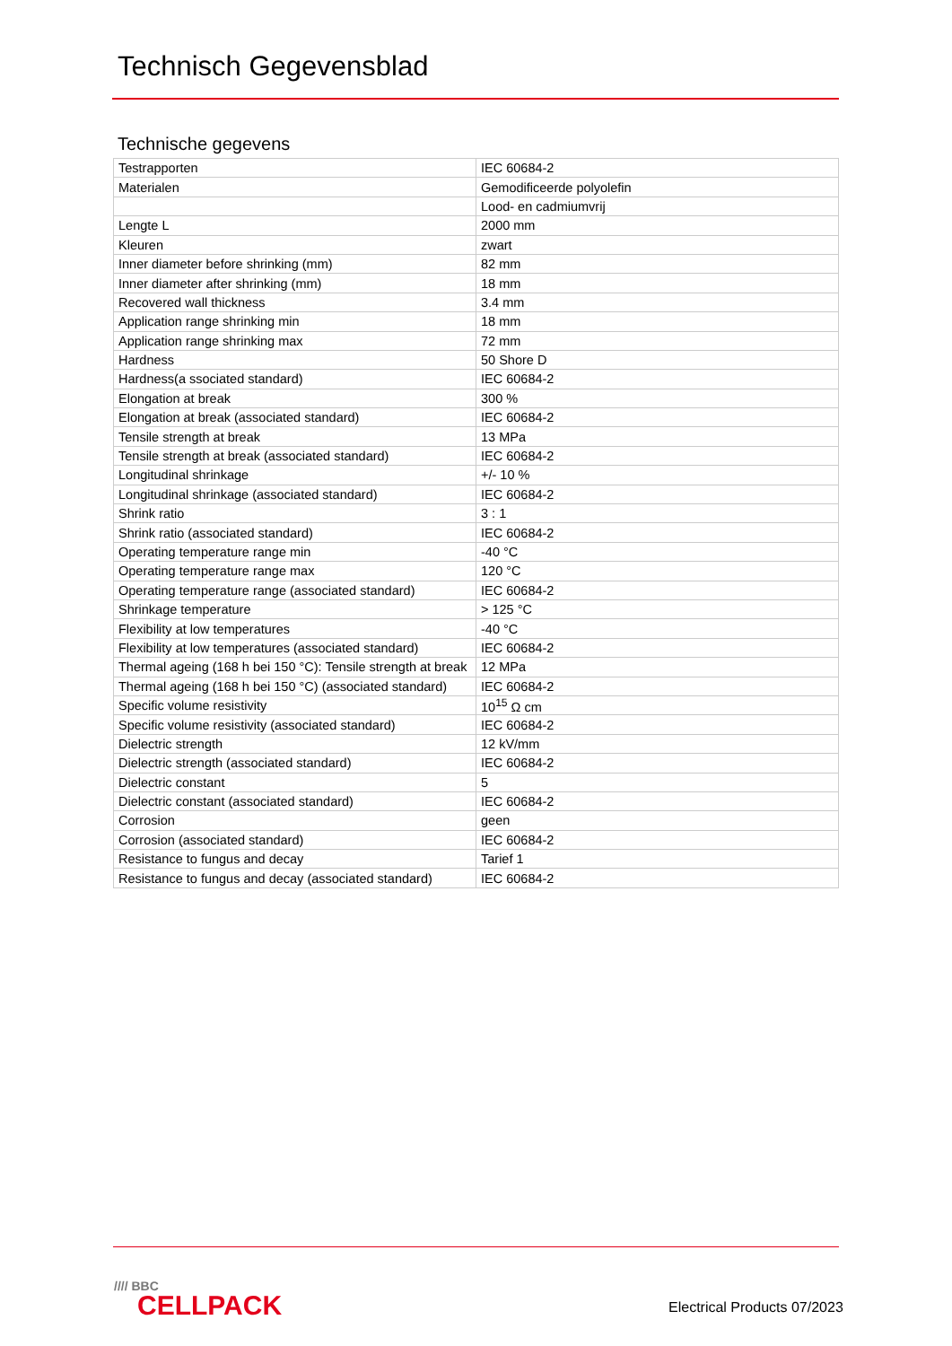Technisch Gegevensblad
Technische gegevens
| Testrapporten | IEC 60684-2 |
| Materialen | Gemodificeerde polyolefin |
| | Lood- en cadmiumvrij |
| Lengte L | 2000 mm |
| Kleuren | zwart |
| Inner diameter before shrinking (mm) | 82 mm |
| Inner diameter after shrinking (mm) | 18 mm |
| Recovered wall thickness | 3.4 mm |
| Application range shrinking min | 18 mm |
| Application range shrinking max | 72 mm |
| Hardness | 50 Shore D |
| Hardness(a ssociated standard) | IEC 60684-2 |
| Elongation at break | 300 % |
| Elongation at break (associated standard) | IEC 60684-2 |
| Tensile strength at break | 13 MPa |
| Tensile strength at break (associated standard) | IEC 60684-2 |
| Longitudinal shrinkage | +/- 10 % |
| Longitudinal shrinkage (associated standard) | IEC 60684-2 |
| Shrink ratio | 3 : 1 |
| Shrink ratio (associated standard) | IEC 60684-2 |
| Operating temperature range min | -40 °C |
| Operating temperature range max | 120 °C |
| Operating temperature range (associated standard) | IEC 60684-2 |
| Shrinkage temperature | > 125 °C |
| Flexibility at low temperatures | -40 °C |
| Flexibility at low temperatures (associated standard) | IEC 60684-2 |
| Thermal ageing (168 h bei 150 °C): Tensile strength at break | 12 MPa |
| Thermal ageing (168 h bei 150 °C) (associated standard) | IEC 60684-2 |
| Specific volume resistivity | 10<sup>15</sup> Ω cm |
| Specific volume resistivity (associated standard) | IEC 60684-2 |
| Dielectric strength | 12 kV/mm |
| Dielectric strength (associated standard) | IEC 60684-2 |
| Dielectric constant | 5 |
| Dielectric constant (associated standard) | IEC 60684-2 |
| Corrosion | geen |
| Corrosion (associated standard) | IEC 60684-2 |
| Resistance to fungus and decay | Tarief 1 |
| Resistance to fungus and decay (associated standard) | IEC 60684-2 |
//// BBC
CELLPACK
Electrical Products 07/2023